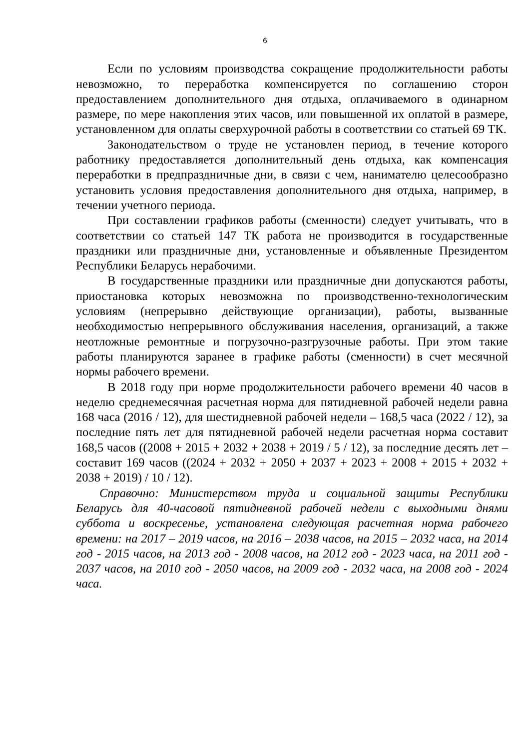6
Если по условиям производства сокращение продолжительности работы невозможно, то переработка компенсируется по соглашению сторон предоставлением дополнительного дня отдыха, оплачиваемого в одинарном размере, по мере накопления этих часов, или повышенной их оплатой в размере, установленном для оплаты сверхурочной работы в соответствии со статьей 69 ТК.
Законодательством о труде не установлен период, в течение которого работнику предоставляется дополнительный день отдыха, как компенсация переработки в предпраздничные дни, в связи с чем, нанимателю целесообразно установить условия предоставления дополнительного дня отдыха, например, в течении учетного периода.
При составлении графиков работы (сменности) следует учитывать, что в соответствии со статьей 147 ТК работа не производится в государственные праздники или праздничные дни, установленные и объявленные Президентом Республики Беларусь нерабочими.
В государственные праздники или праздничные дни допускаются работы, приостановка которых невозможна по производственно-технологическим условиям (непрерывно действующие организации), работы, вызванные необходимостью непрерывного обслуживания населения, организаций, а также неотложные ремонтные и погрузочно-разгрузочные работы. При этом такие работы планируются заранее в графике работы (сменности) в счет месячной нормы рабочего времени.
В 2018 году при норме продолжительности рабочего времени 40 часов в неделю среднемесячная расчетная норма для пятидневной рабочей недели равна 168 часа (2016 / 12), для шестидневной рабочей недели – 168,5 часа (2022 / 12), за последние пять лет для пятидневной рабочей недели расчетная норма составит 168,5 часов ((2008 + 2015 + 2032 + 2038 + 2019 / 5 / 12), за последние десять лет – составит 169 часов ((2024 + 2032 + 2050 + 2037 + 2023 + 2008 + 2015 + 2032 + 2038 + 2019) / 10 / 12).
Справочно: Министерством труда и социальной защиты Республики Беларусь для 40-часовой пятидневной рабочей недели с выходными днями суббота и воскресенье, установлена следующая расчетная норма рабочего времени: на 2017 – 2019 часов, на 2016 – 2038 часов, на 2015 – 2032 часа, на 2014 год - 2015 часов, на 2013 год - 2008 часов, на 2012 год - 2023 часа, на 2011 год - 2037 часов, на 2010 год - 2050 часов, на 2009 год - 2032 часа, на 2008 год - 2024 часа.